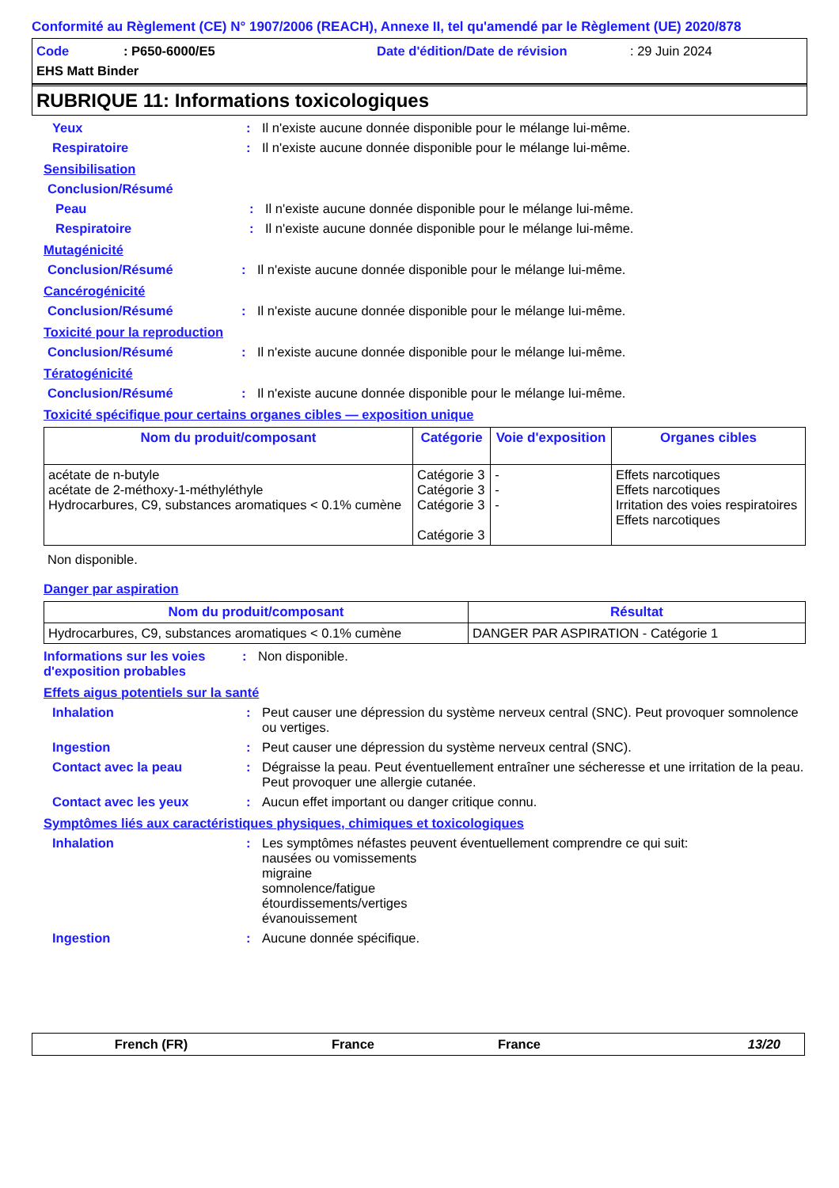Conformité au Règlement (CE) N° 1907/2006 (REACH), Annexe II, tel qu'amendé par le Règlement (UE) 2020/878
Code: P650-6000/E5 Date d'édition/Date de révision: 29 Juin 2024
EHS Matt Binder
RUBRIQUE 11: Informations toxicologiques
Yeux: Il n'existe aucune donnée disponible pour le mélange lui-même.
Respiratoire: Il n'existe aucune donnée disponible pour le mélange lui-même.
Sensibilisation
Conclusion/Résumé
Peau: Il n'existe aucune donnée disponible pour le mélange lui-même.
Respiratoire: Il n'existe aucune donnée disponible pour le mélange lui-même.
Mutagénicité
Conclusion/Résumé: Il n'existe aucune donnée disponible pour le mélange lui-même.
Cancérogénicité
Conclusion/Résumé: Il n'existe aucune donnée disponible pour le mélange lui-même.
Toxicité pour la reproduction
Conclusion/Résumé: Il n'existe aucune donnée disponible pour le mélange lui-même.
Tératogénicité
Conclusion/Résumé: Il n'existe aucune donnée disponible pour le mélange lui-même.
Toxicité spécifique pour certains organes cibles — exposition unique
| Nom du produit/composant | Catégorie | Voie d'exposition | Organes cibles |
| --- | --- | --- | --- |
| acétate de n-butyle acétate de 2-méthoxy-1-méthyléthyle Hydrocarbures, C9, substances aromatiques < 0.1% cumène | Catégorie 3 Catégorie 3 Catégorie 3 Catégorie 3 | - - - | Effets narcotiques Effets narcotiques Irritation des voies respiratoires Effets narcotiques |
Non disponible.
Danger par aspiration
| Nom du produit/composant | Résultat |
| --- | --- |
| Hydrocarbures, C9, substances aromatiques < 0.1% cumène | DANGER PAR ASPIRATION - Catégorie 1 |
Informations sur les voies d'exposition probables: Non disponible.
Effets aigus potentiels sur la santé
Inhalation: Peut causer une dépression du système nerveux central (SNC). Peut provoquer somnolence ou vertiges.
Ingestion: Peut causer une dépression du système nerveux central (SNC).
Contact avec la peau: Dégraisse la peau. Peut éventuellement entraîner une sécheresse et une irritation de la peau. Peut provoquer une allergie cutanée.
Contact avec les yeux: Aucun effet important ou danger critique connu.
Symptômes liés aux caractéristiques physiques, chimiques et toxicologiques
Inhalation: Les symptômes néfastes peuvent éventuellement comprendre ce qui suit:
nausées ou vomissements
migraine
somnolence/fatigue
étourdissements/vertiges
évanouissement
Ingestion: Aucune donnée spécifique.
French (FR) France France 13/20